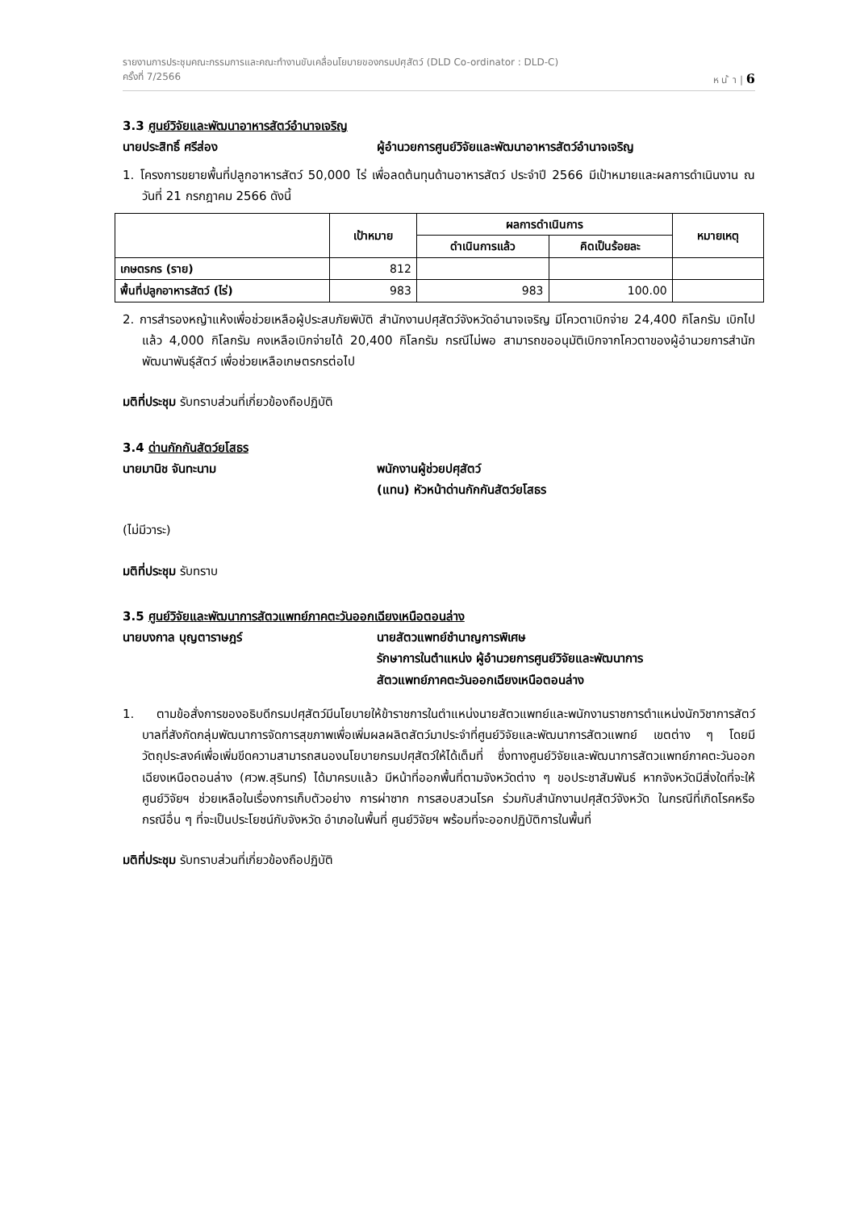รายงานการประชุมคณะกรรมการและคณะทำงานขับเคลื่อนโยบายของกรมปศุสัตว์ (DLD Co-ordinator : DLD-C)
ครั้งที่ 7/2566 ห น ้ า | 6
3.3 ศูนย์วิจัยและพัฒนาอาหารสัตว์อำนาจเจริญ
นายประสิทธิ์ ศรีส่อง ผู้อำนวยการศูนย์วิจัยและพัฒนาอาหารสัตว์อำนาจเจริญ
1. โครงการขยายพื้นที่ปลูกอาหารสัตว์ 50,000 ไร่ เพื่อลดต้นทุนด้านอาหารสัตว์ ประจำปี 2566 มีเป้าหมายและผลการดำเนินงาน ณ วันที่ 21 กรกฎาคม 2566 ดังนี้
| | เป้าหมาย | ผลการดำเนินการ | | หมายเหตุ |
| --- | --- | --- | --- | --- |
| | | ดำเนินการแล้ว | คิดเป็นร้อยละ | |
| เกษตรกร (ราย) | 812 | | | |
| พื้นที่ปลูกอาหารสัตว์ (ไร่) | 983 | 983 | 100.00 | |
2. การสำรองหญ้าแห้งเพื่อช่วยเหลือผู้ประสบภัยพิบัติ สำนักงานปศุสัตว์จังหวัดอำนาจเจริญ มีโควตาเบิกจ่าย 24,400 กิโลกรัม เบิกไปแล้ว 4,000 กิโลกรัม คงเหลือเบิกจ่ายได้ 20,400 กิโลกรัม กรณีไม่พอ สามารถขออนุมัติเบิกจากโควตาของผู้อำนวยการสำนักพัฒนาพันธุ์สัตว์ เพื่อช่วยเหลือเกษตรกรต่อไป
มติที่ประชุม รับทราบส่วนที่เกี่ยวข้องถือปฏิบัติ
3.4 ด่านกักกันสัตว์ยโสธร
นายมานิช จันทะนาม พนักงานผู้ช่วยปศุสัตว์
(แทน) หัวหน้าด่านกักกันสัตว์ยโสธร
(ไม่มีวาระ)
มติที่ประชุม รับทราบ
3.5 ศูนย์วิจัยและพัฒนาการสัตวแพทย์ภาคตะวันออกเฉียงเหนือตอนล่าง
นายบงกาล บุญตาราษฎร์ นายสัตวแพทย์ชำนาญการพิเศษ
รักษาการในตำแหน่ง ผู้อำนวยการศูนย์วิจัยและพัฒนาการ
สัตวแพทย์ภาคตะวันออกเฉียงเหนือตอนล่าง
1. ตามข้อสั่งการของอธิบดีกรมปศุสัตว์มีนโยบายให้ข้าราชการในตำแหน่งนายสัตวแพทย์และพนักงานราชการตำแหน่งนักวิชาการสัตว์บาลที่สังกัดกลุ่มพัฒนาการจัดการสุขภาพเพื่อเพิ่มผลผลิตสัตว์มาประจำที่ศูนย์วิจัยและพัฒนาการสัตวแพทย์ เขตต่าง ๆ โดยมีวัตถุประสงค์เพื่อเพิ่มขีดความสามารถสนองนโยบายกรมปศุสัตว์ให้ได้เต็มที่ ซึ่งทางศูนย์วิจัยและพัฒนาการสัตวแพทย์ภาคตะวันออกเฉียงเหนือตอนล่าง (ศวพ.สุรินทร์) ได้มาครบแล้ว มีหน้าที่ออกพื้นที่ตามจังหวัดต่าง ๆ ขอประชาสัมพันธ์ หากจังหวัดมีสิ่งใดที่จะให้ศูนย์วิจัยฯ ช่วยเหลือในเรื่องการเก็บตัวอย่าง การผ่าซาก การสอบสวนโรค ร่วมกับสำนักงานปศุสัตว์จังหวัด ในกรณีที่เกิดโรคหรือ กรณีอื่น ๆ ที่จะเป็นประโยชน์กับจังหวัด อำเภอในพื้นที่ ศูนย์วิจัยฯ พร้อมที่จะออกปฏิบัติการในพื้นที่
มติที่ประชุม รับทราบส่วนที่เกี่ยวข้องถือปฏิบัติ